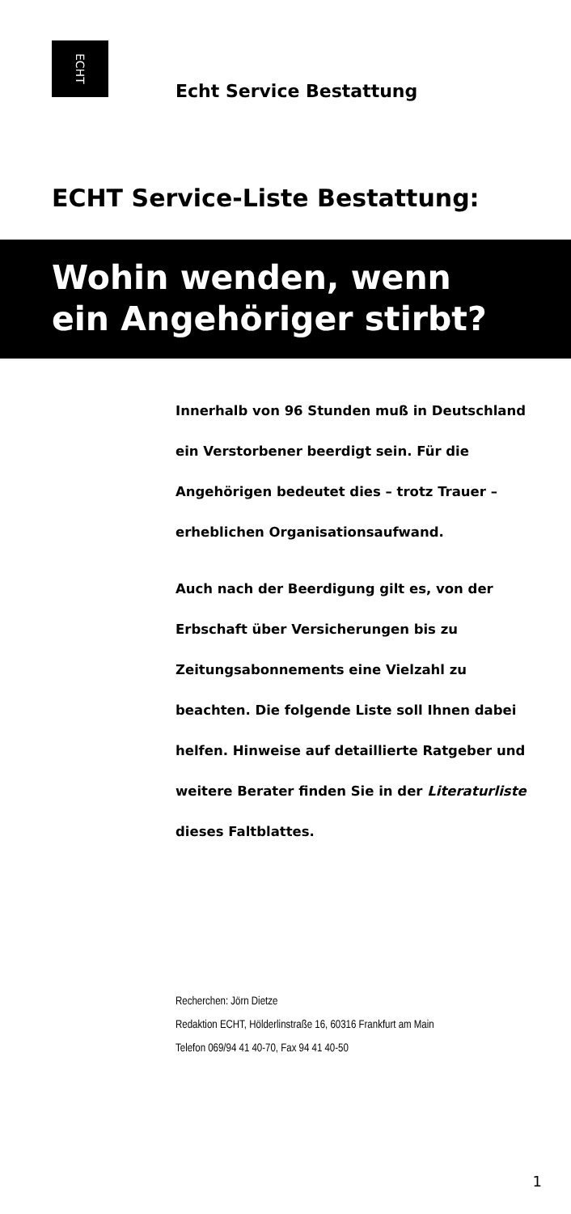ECHT
Echt Service Bestattung
ECHT Service-Liste Bestattung:
Wohin wenden, wenn
ein Angehöriger stirbt?
Innerhalb von 96 Stunden muß in Deutschland ein Verstorbener beerdigt sein. Für die Angehörigen bedeutet dies – trotz Trauer – erheblichen Organisationsaufwand.
Auch nach der Beerdigung gilt es, von der Erbschaft über Versicherungen bis zu Zeitungsabonnements eine Vielzahl zu beachten. Die folgende Liste soll Ihnen dabei helfen. Hinweise auf detaillierte Ratgeber und weitere Berater finden Sie in der Literaturliste dieses Faltblattes.
Recherchen: Jörn Dietze
Redaktion ECHT, Hölderlinstraße 16, 60316 Frankfurt am Main
Telefon 069/94 41 40-70, Fax 94 41 40-50
1